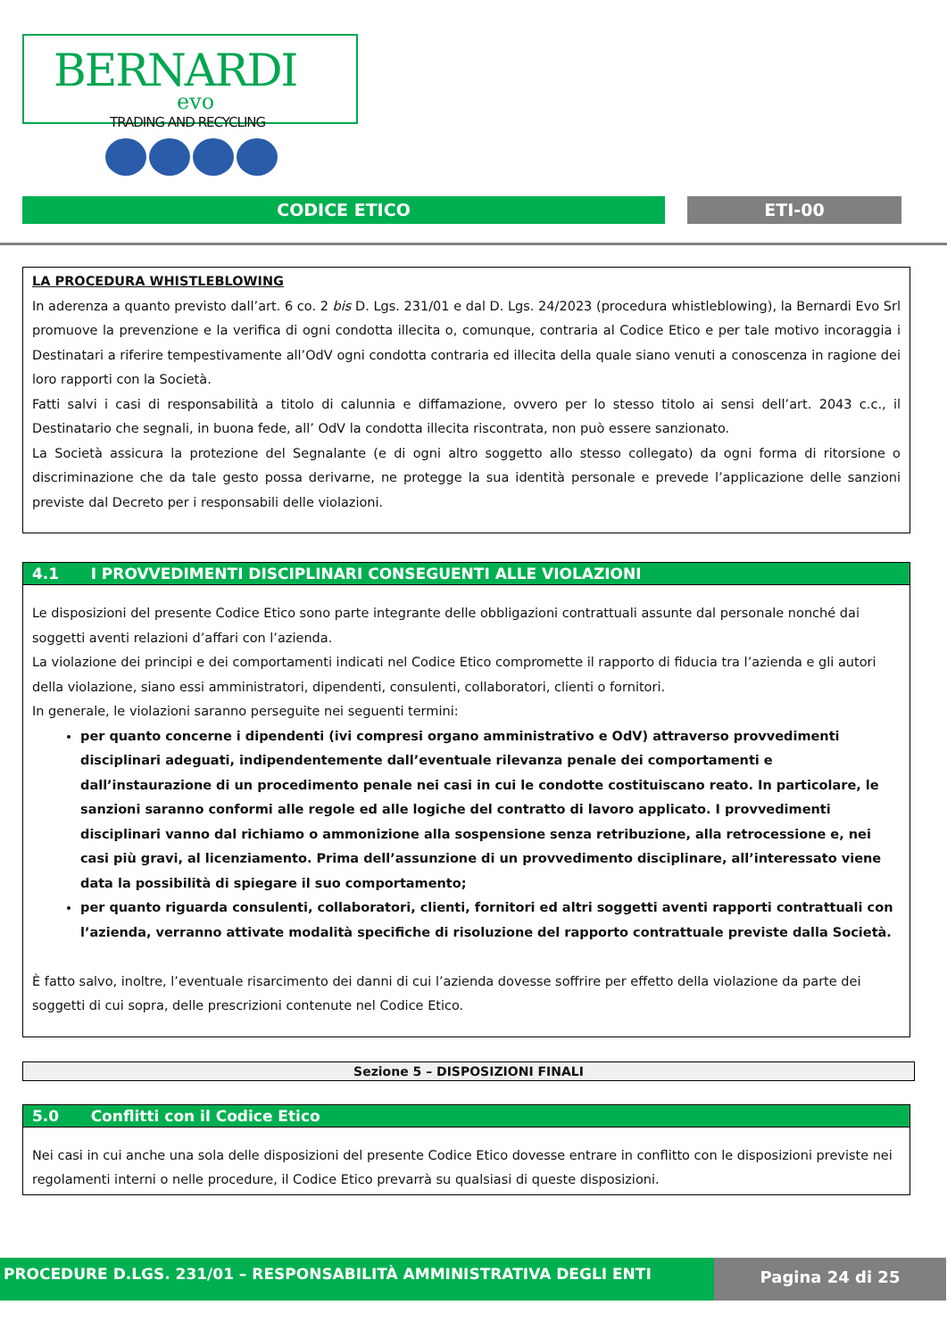BERNARDI
evo
TRADING AND RECYCLING
CODICE ETICO ETI-00
LA PROCEDURA WHISTLEBLOWING
In aderenza a quanto previsto dall’art. 6 co. 2 bis D. Lgs. 231/01 e dal D. Lgs. 24/2023 (procedura whistleblowing), la Bernardi Evo Srl promuove la prevenzione e la verifica di ogni condotta illecita o, comunque, contraria al Codice Etico e per tale motivo incoraggia i Destinatari a riferire tempestivamente all’OdV ogni condotta contraria ed illecita della quale siano venuti a conoscenza in ragione dei loro rapporti con la Società.
Fatti salvi i casi di responsabilità a titolo di calunnia e diffamazione, ovvero per lo stesso titolo ai sensi dell’art. 2043 c.c., il Destinatario che segnali, in buona fede, all’ OdV la condotta illecita riscontrata, non può essere sanzionato.
La Società assicura la protezione del Segnalante (e di ogni altro soggetto allo stesso collegato) da ogni forma di ritorsione o discriminazione che da tale gesto possa derivarne, ne protegge la sua identità personale e prevede l’applicazione delle sanzioni previste dal Decreto per i responsabili delle violazioni.
4.1 I PROVVEDIMENTI DISCIPLINARI CONSEGUENTI ALLE VIOLAZIONI
Le disposizioni del presente Codice Etico sono parte integrante delle obbligazioni contrattuali assunte dal personale nonché dai soggetti aventi relazioni d’affari con l’azienda.
La violazione dei principi e dei comportamenti indicati nel Codice Etico compromette il rapporto di fiducia tra l’azienda e gli autori della violazione, siano essi amministratori, dipendenti, consulenti, collaboratori, clienti o fornitori.
In generale, le violazioni saranno perseguite nei seguenti termini:
per quanto concerne i dipendenti (ivi compresi organo amministrativo e OdV) attraverso provvedimenti disciplinari adeguati, indipendentemente dall’eventuale rilevanza penale dei comportamenti e dall’instaurazione di un procedimento penale nei casi in cui le condotte costituiscano reato. In particolare, le sanzioni saranno conformi alle regole ed alle logiche del contratto di lavoro applicato. I provvedimenti disciplinari vanno dal richiamo o ammonizione alla sospensione senza retribuzione, alla retrocessione e, nei casi più gravi, al licenziamento. Prima dell’assunzione di un provvedimento disciplinare, all’interessato viene data la possibilità di spiegare il suo comportamento;
per quanto riguarda consulenti, collaboratori, clienti, fornitori ed altri soggetti aventi rapporti contrattuali con l’azienda, verranno attivate modalità specifiche di risoluzione del rapporto contrattuale previste dalla Società.
È fatto salvo, inoltre, l’eventuale risarcimento dei danni di cui l’azienda dovesse soffrire per effetto della violazione da parte dei soggetti di cui sopra, delle prescrizioni contenute nel Codice Etico.
Sezione 5 – DISPOSIZIONI FINALI
5.0 Conflitti con il Codice Etico
Nei casi in cui anche una sola delle disposizioni del presente Codice Etico dovesse entrare in conflitto con le disposizioni previste nei regolamenti interni o nelle procedure, il Codice Etico prevarrà su qualsiasi di queste disposizioni.
PROCEDURE D.LGS. 231/01 – RESPONSABILITÀ AMMINISTRATIVA DEGLI ENTI Pagina 24 di 25